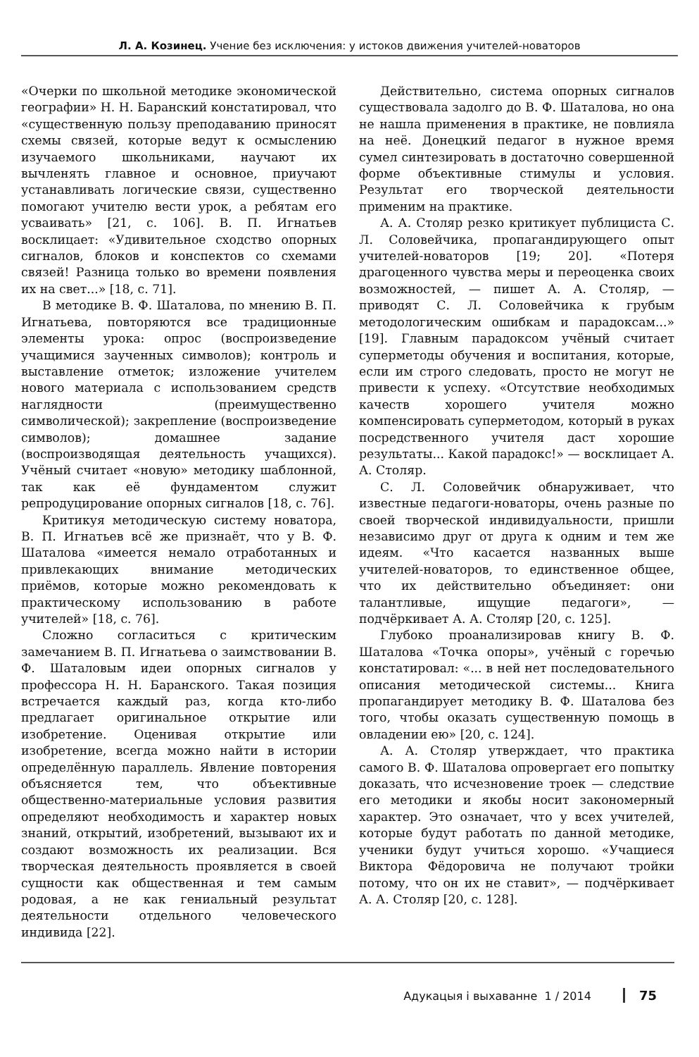Л. А. Козинец. Учение без исключения: у истоков движения учителей-новаторов
«Очерки по школьной методике экономической географии» Н. Н. Баранский констатировал, что «существенную пользу преподаванию приносят схемы связей, которые ведут к осмыслению изучаемого школьниками, научают их вычленять главное и основное, приучают устанавливать логические связи, существенно помогают учителю вести урок, а ребятам его усваивать» [21, с. 106]. В. П. Игнатьев восклицает: «Удивительное сходство опорных сигналов, блоков и конспектов со схемами связей! Разница только во времени появления их на свет...» [18, с. 71].
В методике В. Ф. Шаталова, по мнению В. П. Игнатьева, повторяются все традиционные элементы урока: опрос (воспроизведение учащимися заученных символов); контроль и выставление отметок; изложение учителем нового материала с использованием средств наглядности (преимущественно символической); закрепление (воспроизведение символов); домашнее задание (воспроизводящая деятельность учащихся). Учёный считает «новую» методику шаблонной, так как её фундаментом служит репродуцирование опорных сигналов [18, с. 76].
Критикуя методическую систему новатора, В. П. Игнатьев всё же признаёт, что у В. Ф. Шаталова «имеется немало отработанных и привлекающих внимание методических приёмов, которые можно рекомендовать к практическому использованию в работе учителей» [18, с. 76].
Сложно согласиться с критическим замечанием В. П. Игнатьева о заимствовании В. Ф. Шаталовым идеи опорных сигналов у профессора Н. Н. Баранского. Такая позиция встречается каждый раз, когда кто-либо предлагает оригинальное открытие или изобретение. Оценивая открытие или изобретение, всегда можно найти в истории определённую параллель. Явление повторения объясняется тем, что объективные общественно-материальные условия развития определяют необходимость и характер новых знаний, открытий, изобретений, вызывают их и создают возможность их реализации. Вся творческая деятельность проявляется в своей сущности как общественная и тем самым родовая, а не как гениальный результат деятельности отдельного человеческого индивида [22].
Действительно, система опорных сигналов существовала задолго до В. Ф. Шаталова, но она не нашла применения в практике, не повлияла на неё. Донецкий педагог в нужное время сумел синтезировать в достаточно совершенной форме объективные стимулы и условия. Результат его творческой деятельности применим на практике.
А. А. Столяр резко критикует публициста С. Л. Соловейчика, пропагандирующего опыт учителей-новаторов [19; 20]. «Потеря драгоценного чувства меры и переоценка своих возможностей, — пишет А. А. Столяр, — приводят С. Л. Соловейчика к грубым методологическим ошибкам и парадоксам...» [19]. Главным парадоксом учёный считает суперметоды обучения и воспитания, которые, если им строго следовать, просто не могут не привести к успеху. «Отсутствие необходимых качеств хорошего учителя можно компенсировать суперметодом, который в руках посредственного учителя даст хорошие результаты... Какой парадокс!» — восклицает А. А. Столяр.
С. Л. Соловейчик обнаруживает, что известные педагоги-новаторы, очень разные по своей творческой индивидуальности, пришли независимо друг от друга к одним и тем же идеям. «Что касается названных выше учителей-новаторов, то единственное общее, что их действительно объединяет: они талантливые, ищущие педагоги», — подчёркивает А. А. Столяр [20, с. 125].
Глубоко проанализировав книгу В. Ф. Шаталова «Точка опоры», учёный с горечью констатировал: «... в ней нет последовательного описания методической системы... Книга пропагандирует методику В. Ф. Шаталова без того, чтобы оказать существенную помощь в овладении ею» [20, с. 124].
А. А. Столяр утверждает, что практика самого В. Ф. Шаталова опровергает его попытку доказать, что исчезновение троек — следствие его методики и якобы носит закономерный характер. Это означает, что у всех учителей, которые будут работать по данной методике, ученики будут учиться хорошо. «Учащиеся Виктора Фёдоровича не получают тройки потому, что он их не ставит», — подчёркивает А. А. Столяр [20, с. 128].
Адукацыя і выхаванне 1 / 2014 75